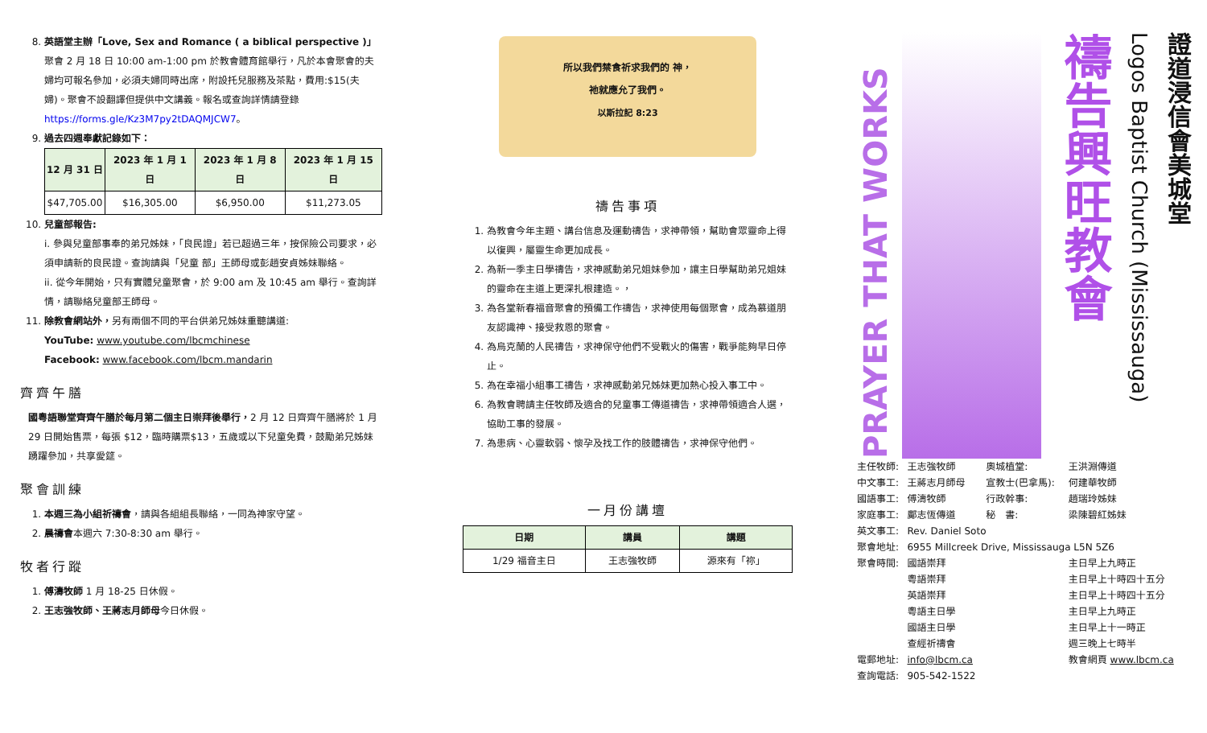8. 英語堂主辦「Love, Sex and Romance ( a biblical perspective )」聚會 2 月 18 日 10:00 am-1:00 pm 於教會體育館舉行，凡於本會聚會的夫婦均可報名參加，必須夫婦同時出席，附設托兒服務及茶點，費用:$15(夫婦)。聚會不設翻譯但提供中文講義。報名或查詢詳情請登錄 https://forms.gle/Kz3M7py2tDAQMJCW7。
9. 過去四週奉獻記錄如下：
| 12 月 31 日 | 2023 年 1 月 1 日 | 2023 年 1 月 8 日 | 2023 年 1 月 15 日 |
| --- | --- | --- | --- |
| $47,705.00 | $16,305.00 | $6,950.00 | $11,273.05 |
10. 兒童部報告:
i. 參與兒童部事奉的弟兄姊妹，「良民證」若已超過三年，按保險公司要求，必須申請新的良民證。查詢請與「兒童 部」王師母或彭趙安貞姊妹聯絡。
ii. 從今年開始，只有實體兒童聚會，於 9:00 am 及 10:45 am 舉行。查詢詳情，請聯絡兒童部王師母。
11. 除教會網站外，另有兩個不同的平台供弟兄姊妹重聽講道:
YouTube: www.youtube.com/lbcmchinese
Facebook: www.facebook.com/lbcm.mandarin
齊齊午膳
國粵語聯堂齊齊午膳於每月第二個主日崇拜後舉行，2 月 12 日齊齊午膳將於 1 月 29 日開始售票，每張 $12，臨時購票$13，五歲或以下兒童免費，鼓勵弟兄姊妹踴躍參加，共享愛筵。
聚會訓練
1. 本週三為小組祈禱會，請與各組組長聯絡，一同為神家守望。
2. 晨禱會本週六 7:30-8:30 am 舉行。
牧者行蹤
1. 傅濤牧師 1 月 18-25 日休假。
2. 王志強牧師、王蔣志月師母今日休假。
所以我們禁食祈求我們的 神，
祂就應允了我們。
以斯拉記 8:23
禱告事項
1. 為教會今年主題、講台信息及運動禱告，求神帶領，幫助會眾靈命上得以復興，屬靈生命更加成長。
2. 為新一季主日學禱告，求神感動弟兄姐妹參加，讓主日學幫助弟兄姐妹的靈命在主道上更深扎根建造。，
3. 為各堂新春福音聚會的預備工作禱告，求神使用每個聚會，成為慕道朋友認識神、接受救恩的聚會。
4. 為烏克蘭的人民禱告，求神保守他們不受戰火的傷害，戰爭能夠早日停止。
5. 為在幸福小組事工禱告，求神感動弟兄姊妹更加熱心投入事工中。
6. 為教會聘請主任牧師及適合的兒童事工傳道禱告，求神帶領適合人選，協助工事的發展。
7. 為患病、心靈軟弱、懷孕及找工作的肢體禱告，求神保守他們。
一月份講壇
| 日期 | 講員 | 講題 |
| --- | --- | --- |
| 1/29 福音主日 | 王志強牧師 | 源來有「祢」 |
PRAYER THAT WORKS
禱告興旺教會
Logos Baptist Church (Mississauga)
證道浸信會美城堂
| 主任牧師: | 王志強牧師 | 奧城植堂: | 王洪淵傳道 |
| 中文事工: | 王蔣志月師母 | 宣教士(巴拿馬): | 何建華牧師 |
| 國語事工: | 傅濤牧師 | 行政幹事: | 趙瑞玲姊妹 |
| 家庭事工: | 鄺志恆傳道 | 秘 書: | 梁陳碧紅姊妹 |
| 英文事工: | Rev. Daniel Soto | | |
| 聚會地址: | 6955 Millcreek Drive, Mississauga L5N 5Z6 | | |
| 聚會時間: | 國語崇拜 | | 主日早上九時正 |
| | 粵語崇拜 | | 主日早上十時四十五分 |
| | 英語崇拜 | | 主日早上十時四十五分 |
| | 粵語主日學 | | 主日早上九時正 |
| | 國語主日學 | | 主日早上十一時正 |
| | 查經祈禱會 | | 週三晚上七時半 |
| 電郵地址: | info@lbcm.ca | | 教會網頁 www.lbcm.ca |
| 查詢電話: | 905-542-1522 | | |